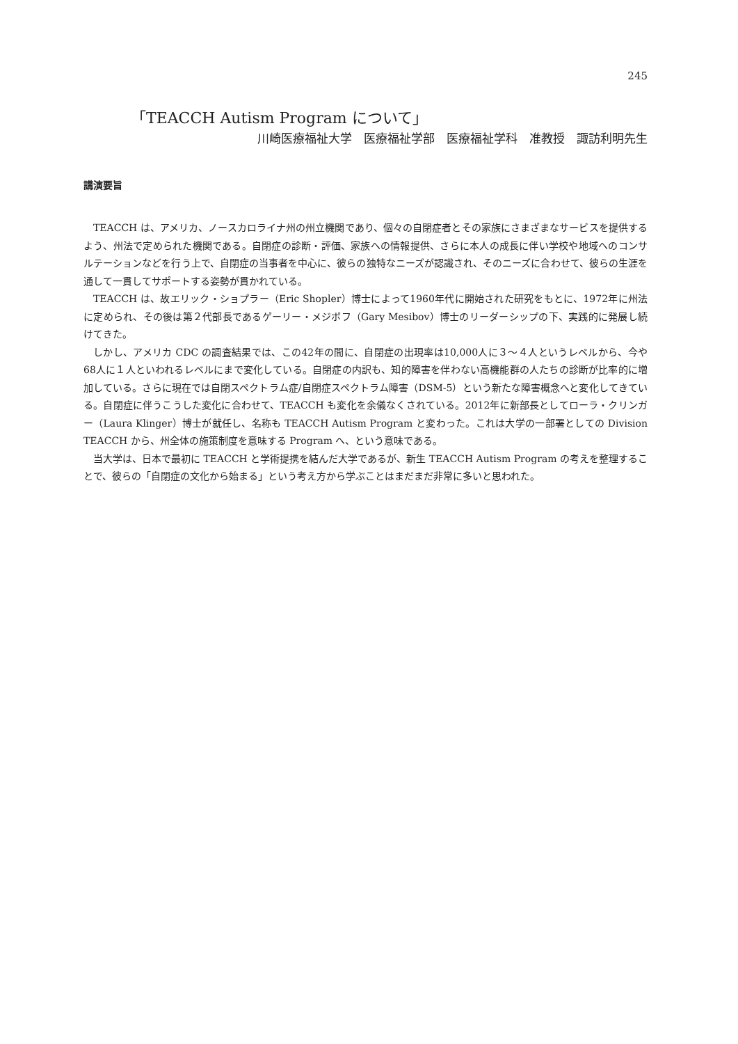245
「TEACCH Autism Program について」
川崎医療福祉大学　医療福祉学部　医療福祉学科　准教授　諏訪利明先生
講演要旨
TEACCH は、アメリカ、ノースカロライナ州の州立機関であり、個々の自閉症者とその家族にさまざまなサービスを提供するよう、州法で定められた機関である。自閉症の診断・評価、家族への情報提供、さらに本人の成長に伴い学校や地域へのコンサルテーションなどを行う上で、自閉症の当事者を中心に、彼らの独特なニーズが認識され、そのニーズに合わせて、彼らの生涯を通して一貫してサポートする姿勢が貫かれている。
TEACCH は、故エリック・ショプラー（Eric Shopler）博士によって1960年代に開始された研究をもとに、1972年に州法に定められ、その後は第２代部長であるゲーリー・メジボフ（Gary Mesibov）博士のリーダーシップの下、実践的に発展し続けてきた。
しかし、アメリカ CDC の調査結果では、この42年の間に、自閉症の出現率は10,000人に３～４人というレベルから、今や68人に１人といわれるレベルにまで変化している。自閉症の内訳も、知的障害を伴わない高機能群の人たちの診断が比率的に増加している。さらに現在では自閉スペクトラム症/自閉症スペクトラム障害（DSM-5）という新たな障害概念へと変化してきている。自閉症に伴うこうした変化に合わせて、TEACCH も変化を余儀なくされている。2012年に新部長としてローラ・クリンガー（Laura Klinger）博士が就任し、名称も TEACCH Autism Program と変わった。これは大学の一部署としての Division TEACCH から、州全体の施策制度を意味する Program へ、という意味である。
当大学は、日本で最初に TEACCH と学術提携を結んだ大学であるが、新生 TEACCH Autism Program の考えを整理することで、彼らの「自閉症の文化から始まる」という考え方から学ぶことはまだまだ非常に多いと思われた。